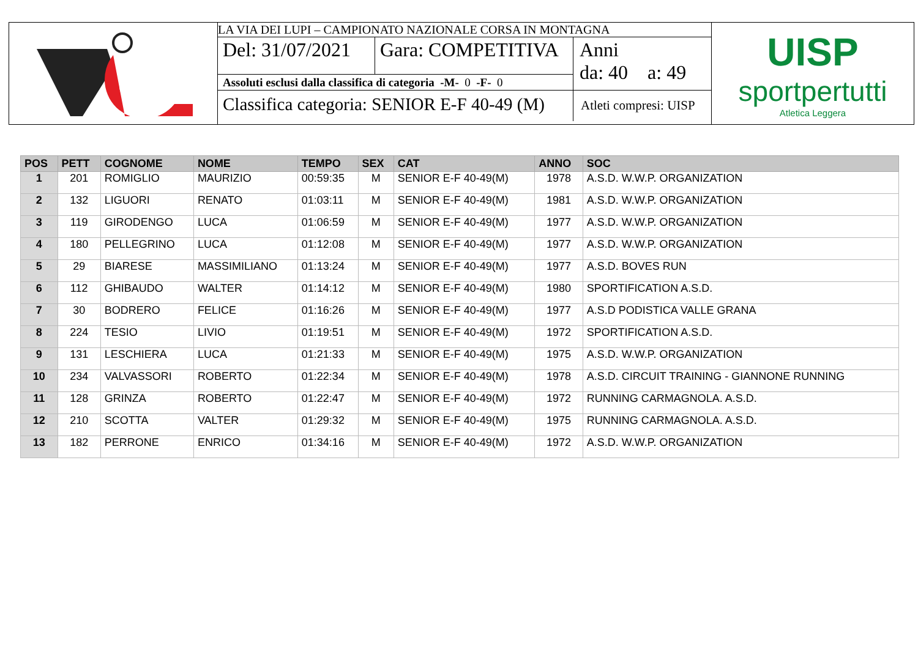LA VIA DEI LUPI – CAMPIONATO NAZIONALE CORSA IN MONTAGNA
Del: 31/07/2021
Gara: COMPETITIVA
Assoluti esclusi dalla classifica di categoria -M- 0 -F- 0
Anni
da: 40 a: 49
Classifica categoria: SENIOR E-F 40-49 (M)
Atleti compresi: UISP
UISP
sportpertutti
Atletica Leggera
| POS | PETT | COGNOME | NOME | TEMPO | SEX | CAT | ANNO | SOC |
| --- | --- | --- | --- | --- | --- | --- | --- | --- |
| 1 | 201 | ROMIGLIO | MAURIZIO | 00:59:35 | M | SENIOR E-F 40-49(M) | 1978 | A.S.D. W.W.P. ORGANIZATION |
| 2 | 132 | LIGUORI | RENATO | 01:03:11 | M | SENIOR E-F 40-49(M) | 1981 | A.S.D. W.W.P. ORGANIZATION |
| 3 | 119 | GIRODENGO | LUCA | 01:06:59 | M | SENIOR E-F 40-49(M) | 1977 | A.S.D. W.W.P. ORGANIZATION |
| 4 | 180 | PELLEGRINO | LUCA | 01:12:08 | M | SENIOR E-F 40-49(M) | 1977 | A.S.D. W.W.P. ORGANIZATION |
| 5 | 29 | BIARESE | MASSIMILIANO | 01:13:24 | M | SENIOR E-F 40-49(M) | 1977 | A.S.D. BOVES RUN |
| 6 | 112 | GHIBAUDO | WALTER | 01:14:12 | M | SENIOR E-F 40-49(M) | 1980 | SPORTIFICATION A.S.D. |
| 7 | 30 | BODRERO | FELICE | 01:16:26 | M | SENIOR E-F 40-49(M) | 1977 | A.S.D PODISTICA VALLE GRANA |
| 8 | 224 | TESIO | LIVIO | 01:19:51 | M | SENIOR E-F 40-49(M) | 1972 | SPORTIFICATION A.S.D. |
| 9 | 131 | LESCHIERA | LUCA | 01:21:33 | M | SENIOR E-F 40-49(M) | 1975 | A.S.D. W.W.P. ORGANIZATION |
| 10 | 234 | VALVASSORI | ROBERTO | 01:22:34 | M | SENIOR E-F 40-49(M) | 1978 | A.S.D. CIRCUIT TRAINING - GIANNONE RUNNING |
| 11 | 128 | GRINZA | ROBERTO | 01:22:47 | M | SENIOR E-F 40-49(M) | 1972 | RUNNING CARMAGNOLA. A.S.D. |
| 12 | 210 | SCOTTA | VALTER | 01:29:32 | M | SENIOR E-F 40-49(M) | 1975 | RUNNING CARMAGNOLA. A.S.D. |
| 13 | 182 | PERRONE | ENRICO | 01:34:16 | M | SENIOR E-F 40-49(M) | 1972 | A.S.D. W.W.P. ORGANIZATION |